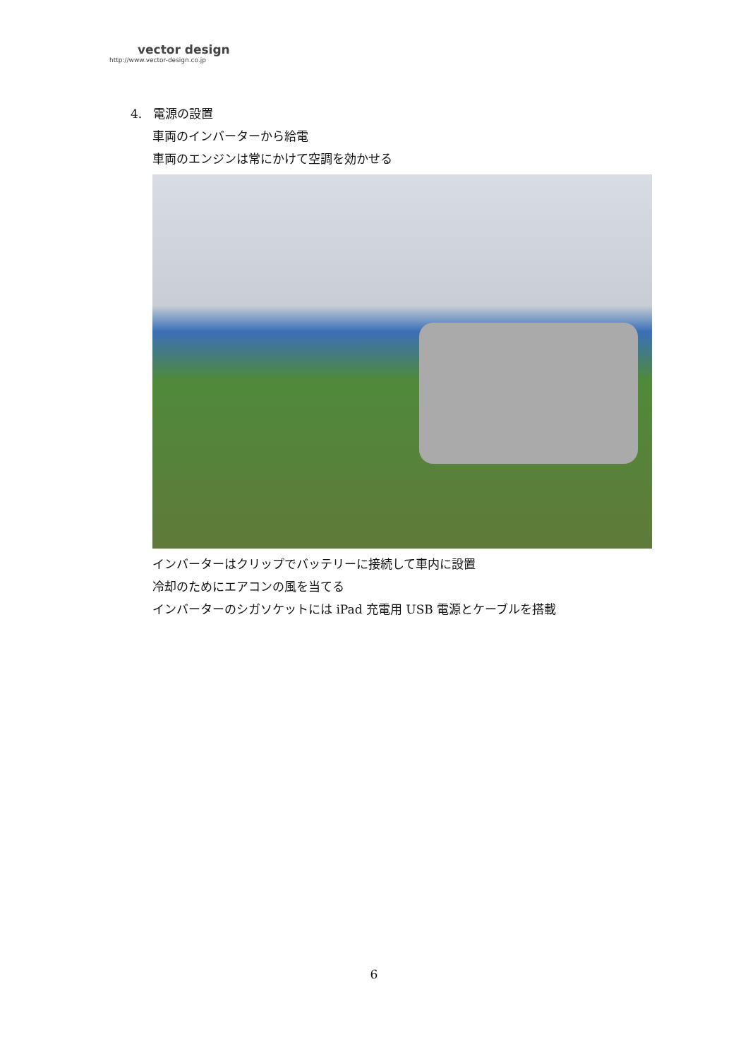vector design
http://www.vector-design.co.jp
4. 電源の設置
車両のインバーターから給電
車両のエンジンは常にかけて空調を効かせる
インバーターはクリップでバッテリーに接続して車内に設置
冷却のためにエアコンの風を当てる
インバーターのシガソケットには iPad 充電用 USB 電源とケーブルを搭載
6